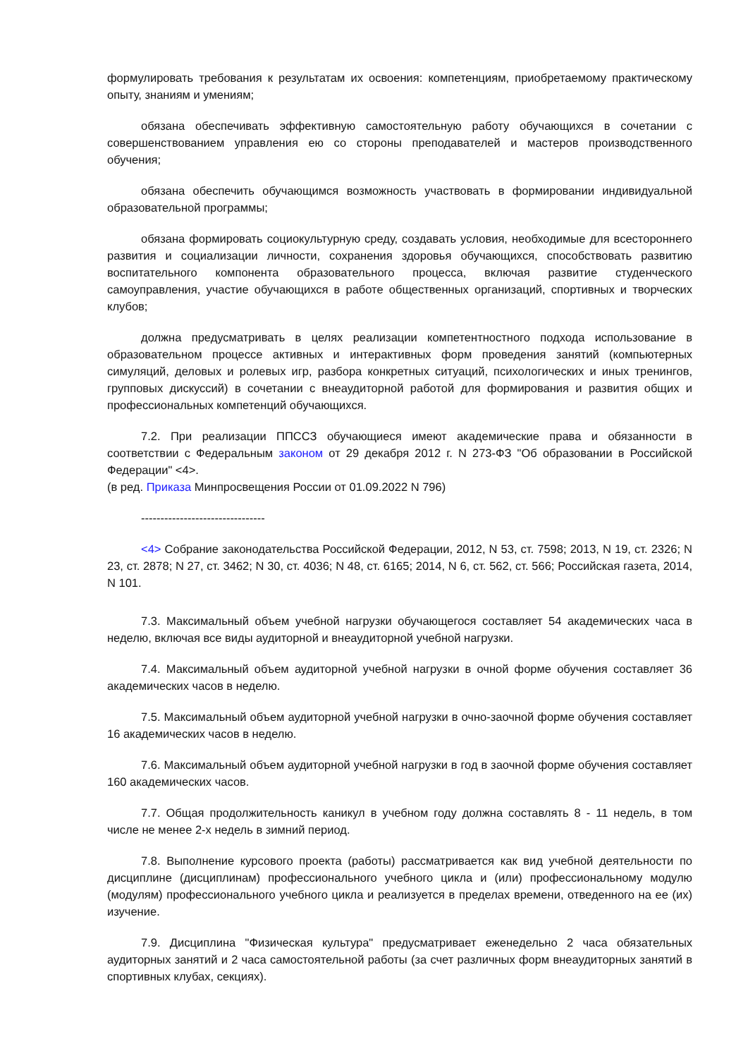формулировать требования к результатам их освоения: компетенциям, приобретаемому практическому опыту, знаниям и умениям;
обязана обеспечивать эффективную самостоятельную работу обучающихся в сочетании с совершенствованием управления ею со стороны преподавателей и мастеров производственного обучения;
обязана обеспечить обучающимся возможность участвовать в формировании индивидуальной образовательной программы;
обязана формировать социокультурную среду, создавать условия, необходимые для всестороннего развития и социализации личности, сохранения здоровья обучающихся, способствовать развитию воспитательного компонента образовательного процесса, включая развитие студенческого самоуправления, участие обучающихся в работе общественных организаций, спортивных и творческих клубов;
должна предусматривать в целях реализации компетентностного подхода использование в образовательном процессе активных и интерактивных форм проведения занятий (компьютерных симуляций, деловых и ролевых игр, разбора конкретных ситуаций, психологических и иных тренингов, групповых дискуссий) в сочетании с внеаудиторной работой для формирования и развития общих и профессиональных компетенций обучающихся.
7.2. При реализации ППССЗ обучающиеся имеют академические права и обязанности в соответствии с Федеральным законом от 29 декабря 2012 г. N 273-ФЗ "Об образовании в Российской Федерации" <4>.
(в ред. Приказа Минпросвещения России от 01.09.2022 N 796)
--------------------------------
<4> Собрание законодательства Российской Федерации, 2012, N 53, ст. 7598; 2013, N 19, ст. 2326; N 23, ст. 2878; N 27, ст. 3462; N 30, ст. 4036; N 48, ст. 6165; 2014, N 6, ст. 562, ст. 566; Российская газета, 2014, N 101.
7.3. Максимальный объем учебной нагрузки обучающегося составляет 54 академических часа в неделю, включая все виды аудиторной и внеаудиторной учебной нагрузки.
7.4. Максимальный объем аудиторной учебной нагрузки в очной форме обучения составляет 36 академических часов в неделю.
7.5. Максимальный объем аудиторной учебной нагрузки в очно-заочной форме обучения составляет 16 академических часов в неделю.
7.6. Максимальный объем аудиторной учебной нагрузки в год в заочной форме обучения составляет 160 академических часов.
7.7. Общая продолжительность каникул в учебном году должна составлять 8 - 11 недель, в том числе не менее 2-х недель в зимний период.
7.8. Выполнение курсового проекта (работы) рассматривается как вид учебной деятельности по дисциплине (дисциплинам) профессионального учебного цикла и (или) профессиональному модулю (модулям) профессионального учебного цикла и реализуется в пределах времени, отведенного на ее (их) изучение.
7.9. Дисциплина "Физическая культура" предусматривает еженедельно 2 часа обязательных аудиторных занятий и 2 часа самостоятельной работы (за счет различных форм внеаудиторных занятий в спортивных клубах, секциях).